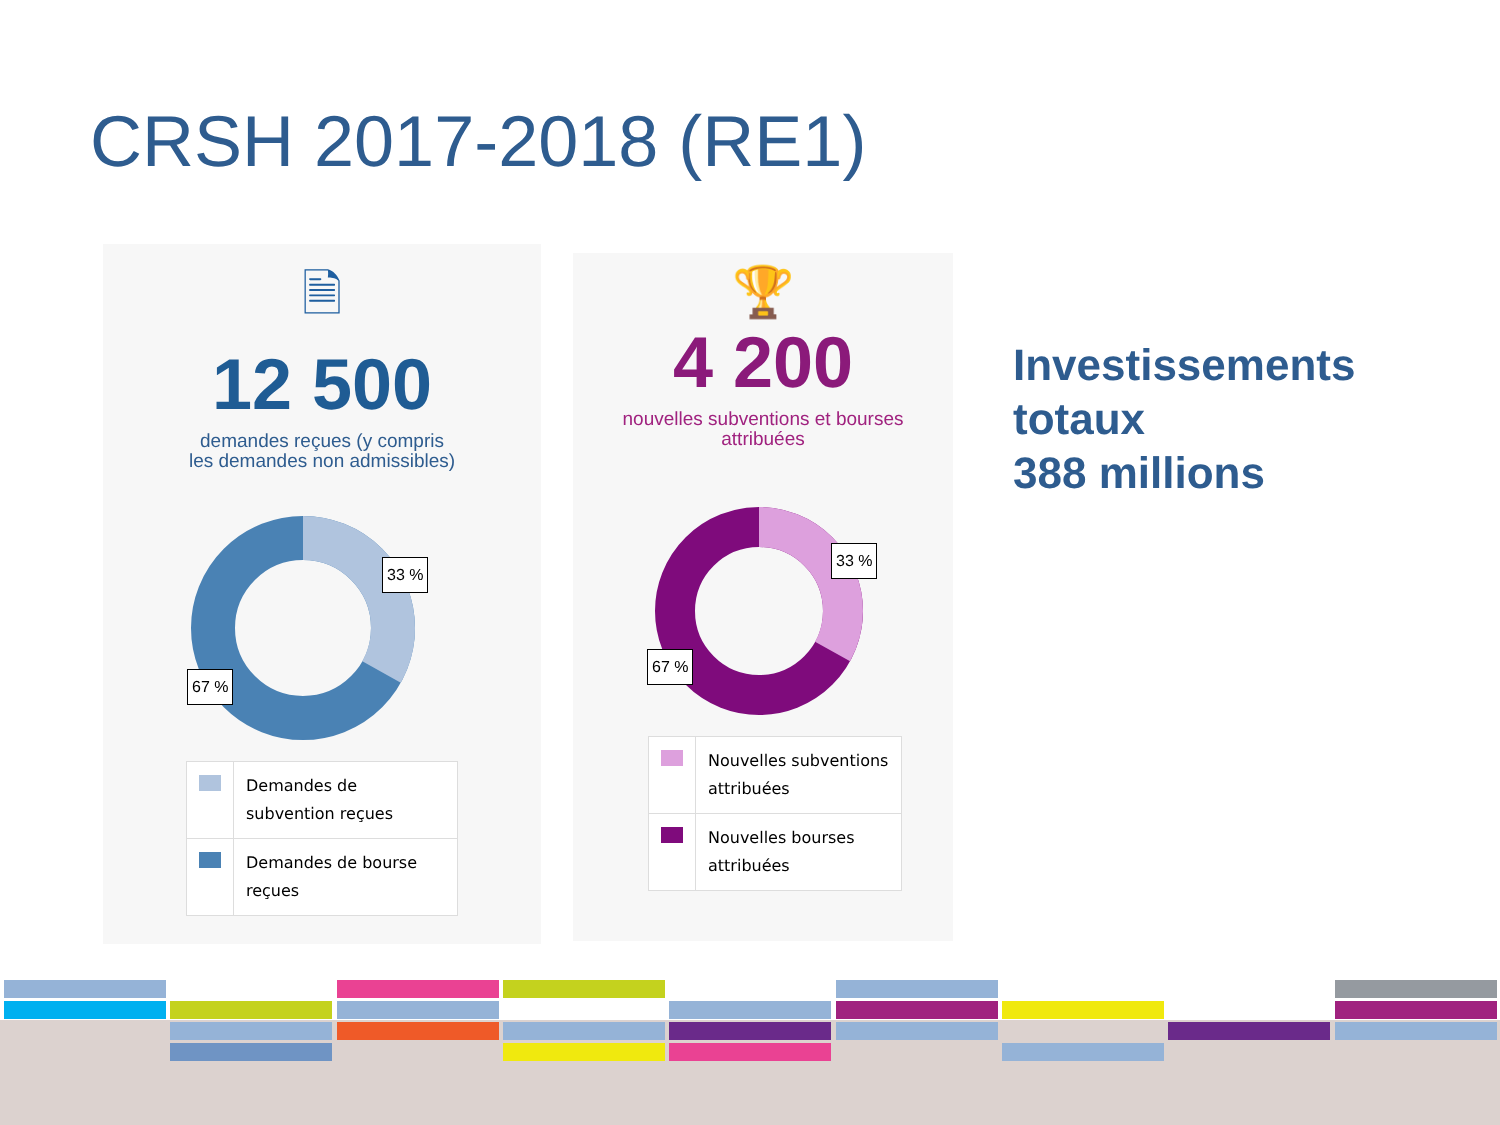CRSH 2017-2018 (RE1)
🗎
12 500
demandes reçues (y compris
les demandes non admissibles)
33 %
67 %
| | Demandes de subvention reçues |
| | Demandes de bourse reçues |
🏆
4 200
nouvelles subventions et bourses
attribuées
33 %
67 %
| | Nouvelles subventions attribuées |
| | Nouvelles bourses attribuées |
Investissements
totaux
388 millions